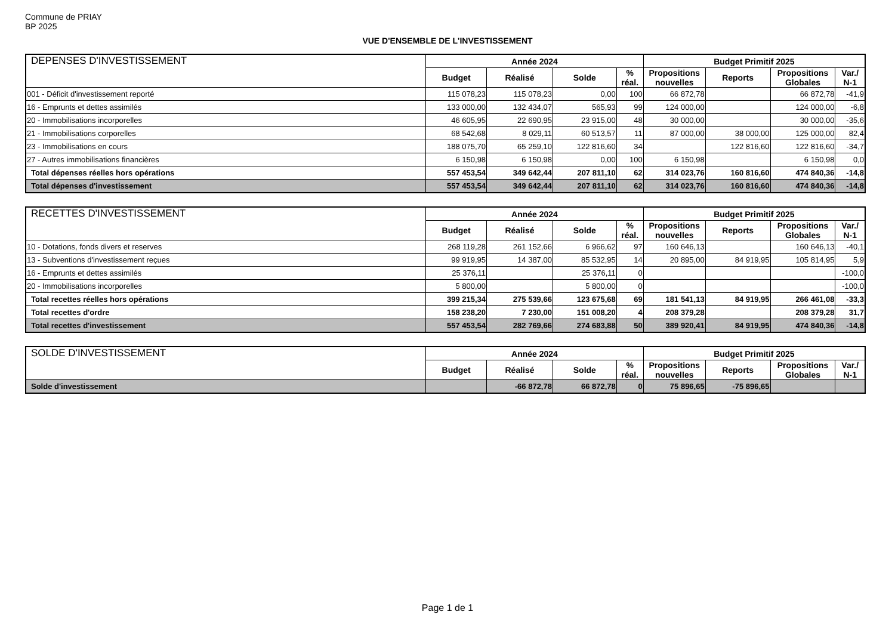Commune de PRIAY
BP 2025
VUE D'ENSEMBLE DE L'INVESTISSEMENT
| DEPENSES D'INVESTISSEMENT | Année 2024 | | | | Budget Primitif 2025 | | | |
| --- | --- | --- | --- | --- | --- | --- | --- | --- |
| | Budget | Réalisé | Solde | % réal. | Propositions nouvelles | Reports | Propositions Globales | Var./ N-1 |
| 001 - Déficit d'investissement reporté | 115 078,23 | 115 078,23 | 0,00 | 100 | 66 872,78 | | 66 872,78 | -41,9 |
| 16 - Emprunts et dettes assimilés | 133 000,00 | 132 434,07 | 565,93 | 99 | 124 000,00 | | 124 000,00 | -6,8 |
| 20 - Immobilisations incorporelles | 46 605,95 | 22 690,95 | 23 915,00 | 48 | 30 000,00 | | 30 000,00 | -35,6 |
| 21 - Immobilisations corporelles | 68 542,68 | 8 029,11 | 60 513,57 | 11 | 87 000,00 | 38 000,00 | 125 000,00 | 82,4 |
| 23 - Immobilisations en cours | 188 075,70 | 65 259,10 | 122 816,60 | 34 | | 122 816,60 | 122 816,60 | -34,7 |
| 27 - Autres immobilisations financières | 6 150,98 | 6 150,98 | 0,00 | 100 | 6 150,98 | | 6 150,98 | 0,0 |
| Total dépenses réelles hors opérations | 557 453,54 | 349 642,44 | 207 811,10 | 62 | 314 023,76 | 160 816,60 | 474 840,36 | -14,8 |
| Total dépenses d'investissement | 557 453,54 | 349 642,44 | 207 811,10 | 62 | 314 023,76 | 160 816,60 | 474 840,36 | -14,8 |
| RECETTES D'INVESTISSEMENT | Année 2024 | | | | Budget Primitif 2025 | | | |
| --- | --- | --- | --- | --- | --- | --- | --- | --- |
| | Budget | Réalisé | Solde | % réal. | Propositions nouvelles | Reports | Propositions Globales | Var./ N-1 |
| 10 - Dotations, fonds divers et reserves | 268 119,28 | 261 152,66 | 6 966,62 | 97 | 160 646,13 | | 160 646,13 | -40,1 |
| 13 - Subventions d'investissement reçues | 99 919,95 | 14 387,00 | 85 532,95 | 14 | 20 895,00 | 84 919,95 | 105 814,95 | 5,9 |
| 16 - Emprunts et dettes assimilés | 25 376,11 | | 25 376,11 | 0 | | | | -100,0 |
| 20 - Immobilisations incorporelles | 5 800,00 | | 5 800,00 | 0 | | | | -100,0 |
| Total recettes réelles hors opérations | 399 215,34 | 275 539,66 | 123 675,68 | 69 | 181 541,13 | 84 919,95 | 266 461,08 | -33,3 |
| Total recettes d'ordre | 158 238,20 | 7 230,00 | 151 008,20 | 4 | 208 379,28 | | 208 379,28 | 31,7 |
| Total recettes d'investissement | 557 453,54 | 282 769,66 | 274 683,88 | 50 | 389 920,41 | 84 919,95 | 474 840,36 | -14,8 |
| SOLDE D'INVESTISSEMENT | Année 2024 | | | | Budget Primitif 2025 | | | |
| --- | --- | --- | --- | --- | --- | --- | --- | --- |
| | Budget | Réalisé | Solde | % réal. | Propositions nouvelles | Reports | Propositions Globales | Var./ N-1 |
| Solde d'investissement | | -66 872,78 | 66 872,78 | 0 | 75 896,65 | -75 896,65 | | |
Page 1 de 1